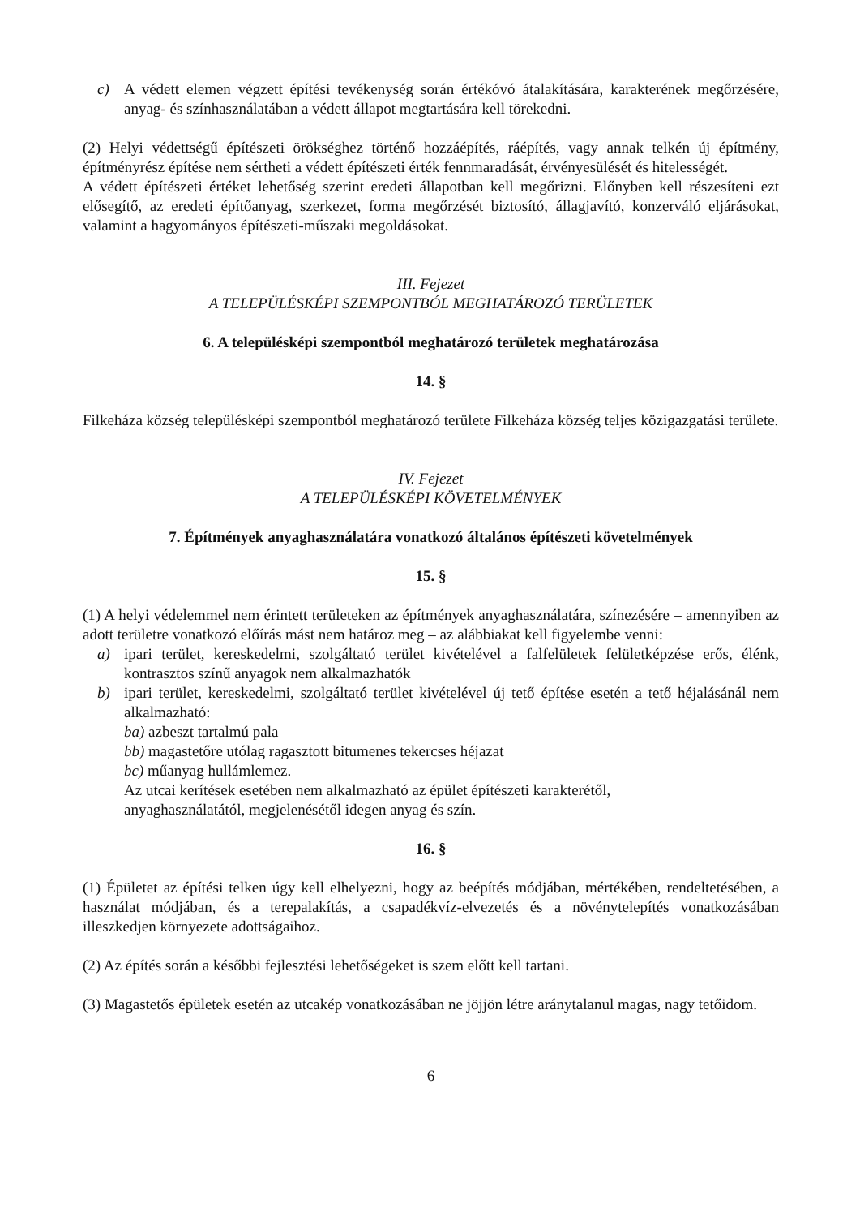c) A védett elemen végzett építési tevékenység során értékóvó átalakítására, karakterének megőrzésére, anyag- és színhasználatában a védett állapot megtartására kell törekedni.
(2) Helyi védettségű építészeti örökséghez történő hozzáépítés, ráépítés, vagy annak telkén új építmény, építményrész építése nem sértheti a védett építészeti érték fennmaradását, érvényesülését és hitelességét.
A védett építészeti értéket lehetőség szerint eredeti állapotban kell megőrizni. Előnyben kell részesíteni ezt elősegítő, az eredeti építőanyag, szerkezet, forma megőrzését biztosító, állagjavító, konzerváló eljárásokat, valamint a hagyományos építészeti-műszaki megoldásokat.
III. Fejezet
A TELEPÜLÉSKÉPI SZEMPONTBÓL MEGHATÁROZÓ TERÜLETEK
6. A településképi szempontból meghatározó területek meghatározása
14. §
Filkeháza község településképi szempontból meghatározó területe Filkeháza község teljes közigazgatási területe.
IV. Fejezet
A TELEPÜLÉSKÉPI KÖVETELMÉNYEK
7. Építmények anyaghasználatára vonatkozó általános építészeti követelmények
15. §
(1) A helyi védelemmel nem érintett területeken az építmények anyaghasználatára, színezésére – amennyiben az adott területre vonatkozó előírás mást nem határoz meg – az alábbiakat kell figyelembe venni:
a) ipari terület, kereskedelmi, szolgáltató terület kivételével a falfelületek felületképzése erős, élénk, kontrasztos színű anyagok nem alkalmazhatók
b) ipari terület, kereskedelmi, szolgáltató terület kivételével új tető építése esetén a tető héjalásánál nem alkalmazható:
ba) azbeszt tartalmú pala
bb) magastetőre utólag ragasztott bitumenes tekercses héjazat
bc) műanyag hullámlemez.
Az utcai kerítések esetében nem alkalmazható az épület építészeti karakterétől,
anyaghasználatától, megjelenésétől idegen anyag és szín.
16. §
(1) Épületet az építési telken úgy kell elhelyezni, hogy az beépítés módjában, mértékében, rendeltetésében, a használat módjában, és a terepalakítás, a csapadékvíz-elvezetés és a növénytelepítés vonatkozásában illeszkedjen környezete adottságaihoz.
(2) Az építés során a későbbi fejlesztési lehetőségeket is szem előtt kell tartani.
(3) Magastetős épületek esetén az utcakép vonatkozásában ne jöjjön létre aránytalanul magas, nagy tetőidom.
6